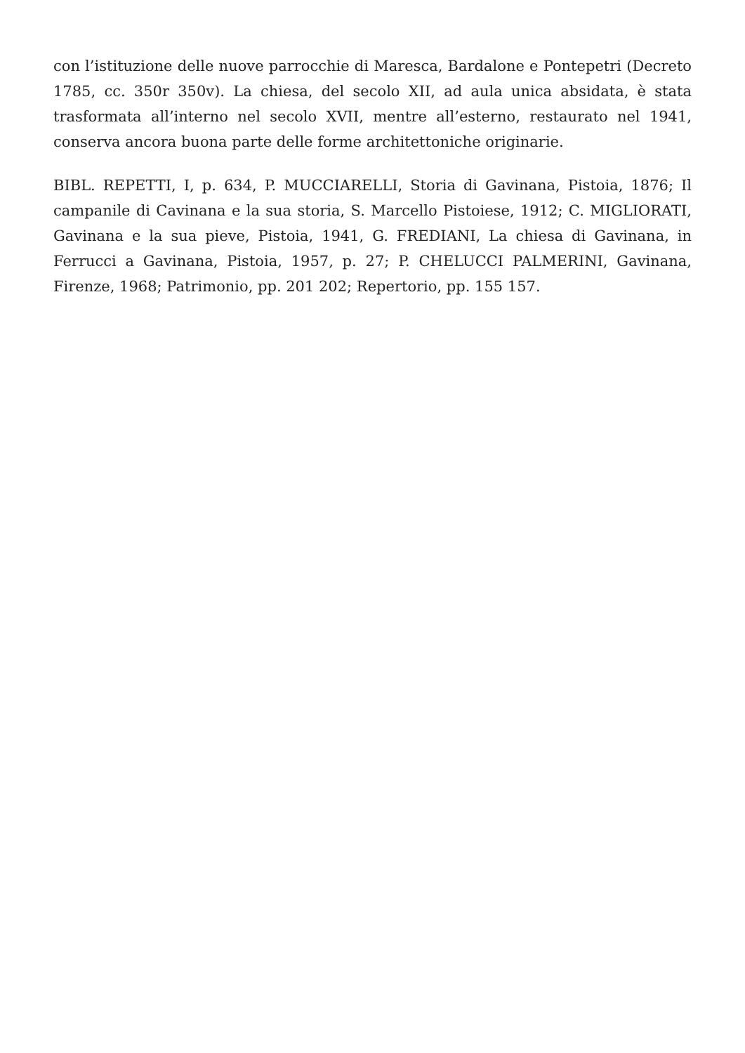con l’istituzione delle nuove parrocchie di Maresca, Bardalone e Pontepetri (Decreto 1785, cc. 350r 350v). La chiesa, del secolo XII, ad aula unica absidata, è stata trasformata all’interno nel secolo XVII, mentre all’esterno, restaurato nel 1941, conserva ancora buona parte delle forme architettoniche originarie.
BIBL. REPETTI, I, p. 634, P. MUCCIARELLI, Storia di Gavinana, Pistoia, 1876; Il campanile di Cavinana e la sua storia, S. Marcello Pistoiese, 1912; C. MIGLIORATI, Gavinana e la sua pieve, Pistoia, 1941, G. FREDIANI, La chiesa di Gavinana, in Ferrucci a Gavinana, Pistoia, 1957, p. 27; P. CHELUCCI PALMERINI, Gavinana, Firenze, 1968; Patrimonio, pp. 201 202; Repertorio, pp. 155 157.